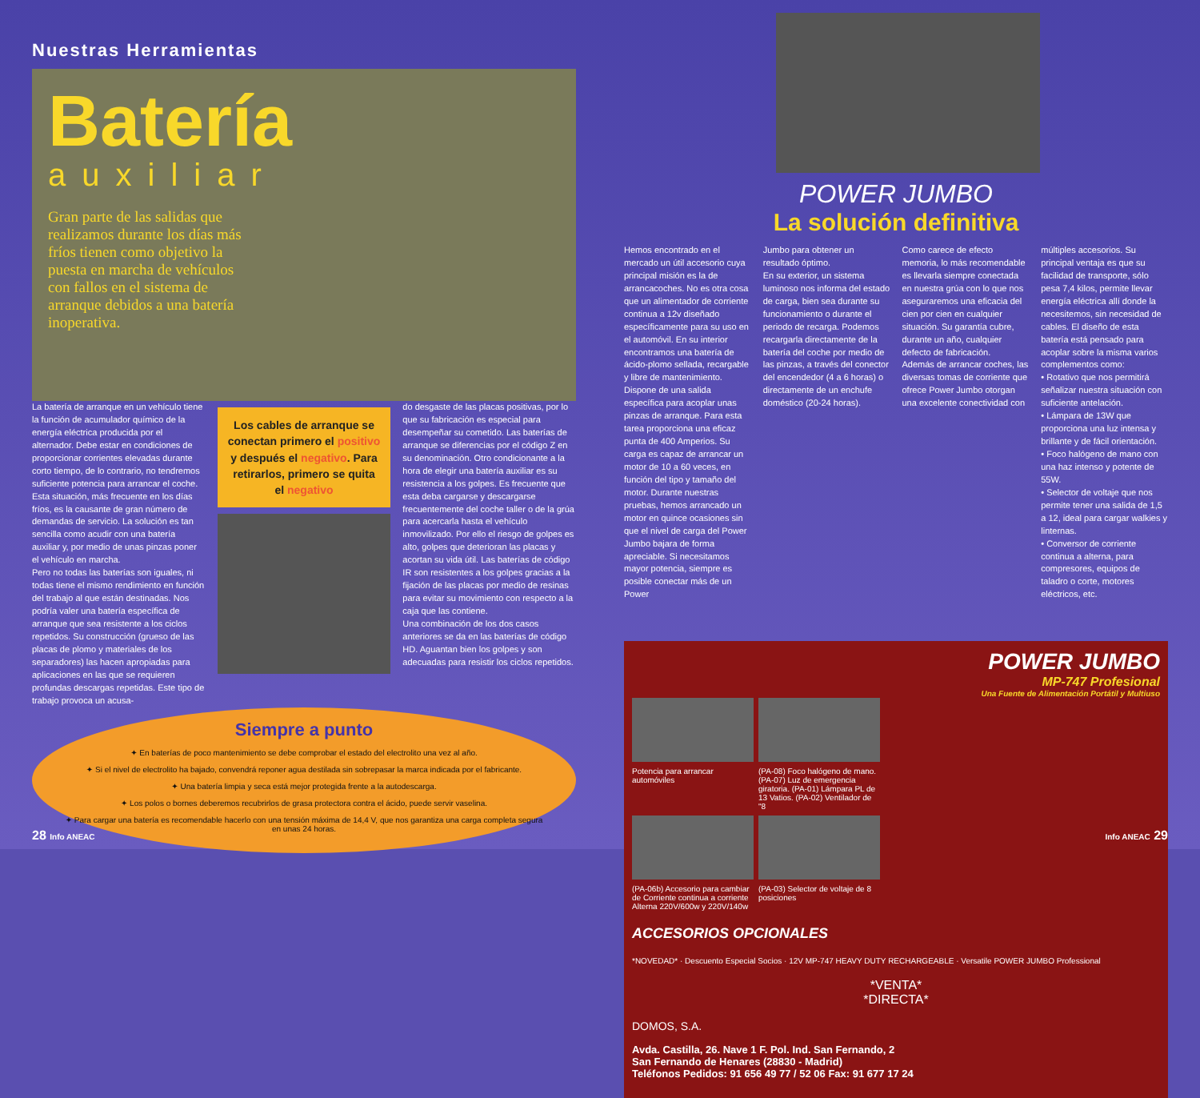Nuestras Herramientas
Batería
auxiliar
Gran parte de las salidas que realizamos durante los días más fríos tienen como objetivo la puesta en marcha de vehículos con fallos en el sistema de arranque debidos a una batería inoperativa.
La batería de arranque en un vehículo tiene la función de acumulador químico de la energía eléctrica producida por el alternador. Debe estar en condiciones de proporcionar corrientes elevadas durante corto tiempo, de lo contrario, no tendremos suficiente potencia para arrancar el coche. Esta situación, más frecuente en los días fríos, es la causante de gran número de demandas de servicio. La solución es tan sencilla como acudir con una batería auxiliar y, por medio de unas pinzas poner el vehículo en marcha.
Pero no todas las baterías son iguales, ni todas tiene el mismo rendimiento en función del trabajo al que están destinadas. Nos podría valer una batería específica de arranque que sea resistente a los ciclos repetidos. Su construcción (grueso de las placas de plomo y materiales de los separadores) las hacen apropiadas para aplicaciones en las que se requieren profundas descargas repetidas. Este tipo de trabajo provoca un acusa-
Los cables de arranque se conectan primero el positivo y después el negativo. Para retirarlos, primero se quita el negativo
do desgaste de las placas positivas, por lo que su fabricación es especial para desempeñar su cometido. Las baterías de arranque se diferencias por el código Z en su denominación. Otro condicionante a la hora de elegir una batería auxiliar es su resistencia a los golpes. Es frecuente que esta deba cargarse y descargarse frecuentemente del coche taller o de la grúa para acercarla hasta el vehículo inmovilizado. Por ello el riesgo de golpes es alto, golpes que deterioran las placas y acortan su vida útil. Las baterías de código IR son resistentes a los golpes gracias a la fijación de las placas por medio de resinas para evitar su movimiento con respecto a la caja que las contiene.
Una combinación de los dos casos anteriores se da en las baterías de código HD. Aguantan bien los golpes y son adecuadas para resistir los ciclos repetidos.
Siempre a punto
✦ En baterías de poco mantenimiento se debe comprobar el estado del electrolito una vez al año.
✦ Si el nivel de electrolito ha bajado, convendrá reponer agua destilada sin sobrepasar la marca indicada por el fabricante.
✦ Una batería limpia y seca está mejor protegida frente a la autodescarga.
✦ Los polos o bornes deberemos recubrirlos de grasa protectora contra el ácido, puede servir vaselina.
✦ Para cargar una batería es recomendable hacerlo con una tensión máxima de 14,4 V, que nos garantiza una carga completa segura en unas 24 horas.
28 Info ANEAC
POWER JUMBO
La solución definitiva
Hemos encontrado en el mercado un útil accesorio cuya principal misión es la de arrancacoches. No es otra cosa que un alimentador de corriente continua a 12v diseñado específicamente para su uso en el automóvil. En su interior encontramos una batería de ácido-plomo sellada, recargable y libre de mantenimiento. Dispone de una salida específica para acoplar unas pinzas de arranque. Para esta tarea proporciona una eficaz punta de 400 Amperios. Su carga es capaz de arrancar un motor de 10 a 60 veces, en función del tipo y tamaño del motor. Durante nuestras pruebas, hemos arrancado un motor en quince ocasiones sin que el nivel de carga del Power Jumbo bajara de forma apreciable. Si necesitamos mayor potencia, siempre es posible conectar más de un Power
Jumbo para obtener un resultado óptimo.
En su exterior, un sistema luminoso nos informa del estado de carga, bien sea durante su funcionamiento o durante el periodo de recarga. Podemos recargarla directamente de la batería del coche por medio de las pinzas, a través del conector del encendedor (4 a 6 horas) o directamente de un enchufe doméstico (20-24 horas).
Como carece de efecto memoria, lo más recomendable es llevarla siempre conectada en nuestra grúa con lo que nos aseguraremos una eficacia del cien por cien en cualquier situación. Su garantía cubre, durante un año, cualquier defecto de fabricación.
Además de arrancar coches, las diversas tomas de corriente que ofrece Power Jumbo otorgan una excelente conectividad con
múltiples accesorios. Su principal ventaja es que su facilidad de transporte, sólo pesa 7,4 kilos, permite llevar energía eléctrica allí donde la necesitemos, sin necesidad de cables. El diseño de esta batería está pensado para acoplar sobre la misma varios complementos como:
• Rotativo que nos permitirá señalizar nuestra situación con suficiente antelación.
• Lámpara de 13W que proporciona una luz intensa y brillante y de fácil orientación.
• Foco halógeno de mano con una haz intenso y potente de 55W.
• Selector de voltaje que nos permite tener una salida de 1,5 a 12, ideal para cargar walkies y linternas.
• Conversor de corriente continua a alterna, para compresores, equipos de taladro o corte, motores eléctricos, etc.
POWER JUMBO
MP-747 Profesional
Una Fuente de Alimentación Portátil y Multiuso
Potencia para arrancar automóviles (PA-08) Foco halógeno de mano. (PA-07) Luz de emergencia giratoria. (PA-01) Lámpara PL de 13 Vatios. (PA-02) Ventilador de "8
(PA-06b) Accesorio para cambiar de Corriente continua a corriente Alterna 220V/600w y 220V/140w (PA-03) Selector de voltaje de 8 posiciones
ACCESORIOS OPCIONALES
*NOVEDAD* · Descuento Especial Socios · 12V MP-747 HEAVY DUTY RECHARGEABLE · Versatile POWER JUMBO Professional
*VENTA*
*DIRECTA*
DOMOS, S.A.
Avda. Castilla, 26. Nave 1 F. Pol. Ind. San Fernando, 2
San Fernando de Henares (28830 - Madrid)
Teléfonos Pedidos: 91 656 49 77 / 52 06 Fax: 91 677 17 24
Info ANEAC 29